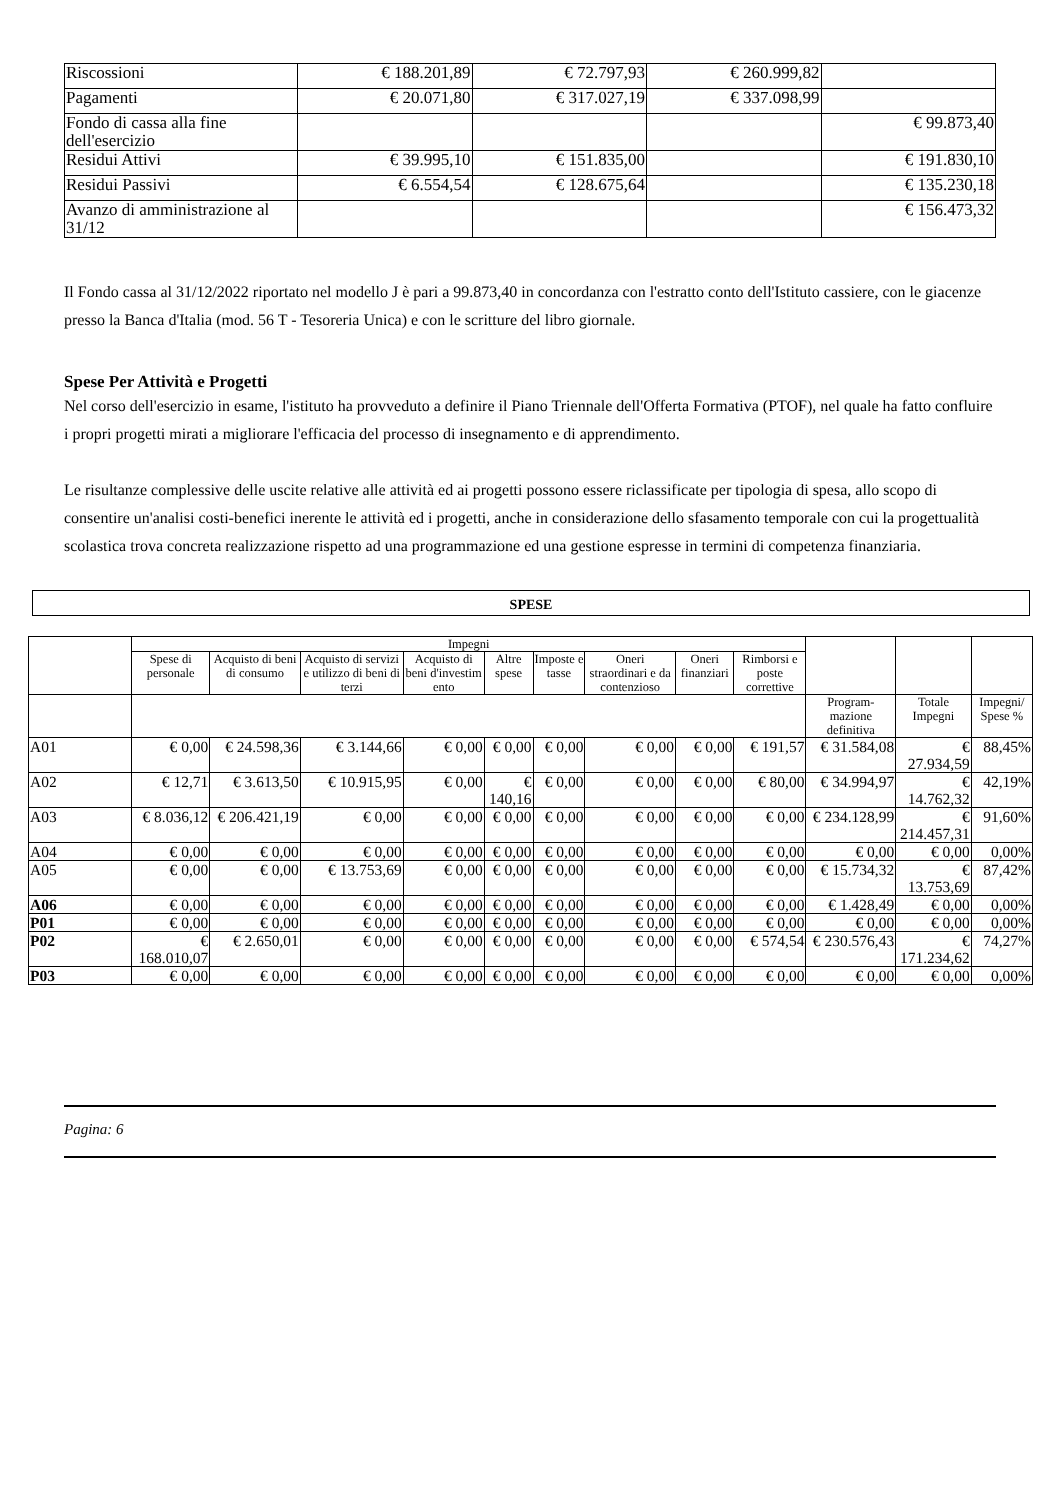| Riscossioni | € 188.201,89 | € 72.797,93 | € 260.999,82 | |
| Pagamenti | € 20.071,80 | € 317.027,19 | € 337.098,99 | |
| Fondo di cassa alla fine dell'esercizio | | | | € 99.873,40 |
| Residui Attivi | € 39.995,10 | € 151.835,00 | | € 191.830,10 |
| Residui Passivi | € 6.554,54 | € 128.675,64 | | € 135.230,18 |
| Avanzo di amministrazione al 31/12 | | | | € 156.473,32 |
Il Fondo cassa al 31/12/2022 riportato nel modello J è pari a 99.873,40 in concordanza con l'estratto conto dell'Istituto cassiere, con le giacenze presso la Banca d'Italia (mod. 56 T - Tesoreria Unica) e con le scritture del libro giornale.
Spese Per Attività e Progetti
Nel corso dell'esercizio in esame, l'istituto ha provveduto a definire il Piano Triennale dell'Offerta Formativa (PTOF), nel quale ha fatto confluire i propri progetti mirati a migliorare l'efficacia del processo di insegnamento e di apprendimento.
Le risultanze complessive delle uscite relative alle attività ed ai progetti possono essere riclassificate per tipologia di spesa, allo scopo di consentire un'analisi costi-benefici inerente le attività ed i progetti, anche in considerazione dello sfasamento temporale con cui la progettualità scolastica trova concreta realizzazione rispetto ad una programmazione ed una gestione espresse in termini di competenza finanziaria.
SPESE
| | Impegni | | | | | | | | | | | |
| --- | --- | --- | --- | --- | --- | --- | --- | --- | --- | --- | --- | --- |
| | Spese di personale | Acquisto di beni di consumo | Acquisto di servizi e utilizzo di beni di terzi | Acquisto di beni d'investim ento | Altre spese | Imposte e tasse | Oneri straordinari e da contenzioso | Oneri finanziari | Rimborsi e poste correttive | | | |
| | | | | | | | | | | Program-mazione definitiva | Totale Impegni | Impegni/ Spese % |
| A01 | € 0,00 | € 24.598,36 | € 3.144,66 | € 0,00 | € 0,00 | € 0,00 | € 0,00 | € 0,00 | € 191,57 | € 31.584,08 | € 27.934,59 | 88,45% |
| A02 | € 12,71 | € 3.613,50 | € 10.915,95 | € 0,00 | € 140,16 | € 0,00 | € 0,00 | € 0,00 | € 80,00 | € 34.994,97 | € 14.762,32 | 42,19% |
| A03 | € 8.036,12 | € 206.421,19 | € 0,00 | € 0,00 | € 0,00 | € 0,00 | € 0,00 | € 0,00 | € 0,00 | € 234.128,99 | € 214.457,31 | 91,60% |
| A04 | € 0,00 | € 0,00 | € 0,00 | € 0,00 | € 0,00 | € 0,00 | € 0,00 | € 0,00 | € 0,00 | € 0,00 | € 0,00 | 0,00% |
| A05 | € 0,00 | € 0,00 | € 13.753,69 | € 0,00 | € 0,00 | € 0,00 | € 0,00 | € 0,00 | € 0,00 | € 15.734,32 | € 13.753,69 | 87,42% |
| A06 | € 0,00 | € 0,00 | € 0,00 | € 0,00 | € 0,00 | € 0,00 | € 0,00 | € 0,00 | € 0,00 | € 1.428,49 | € 0,00 | 0,00% |
| P01 | € 0,00 | € 0,00 | € 0,00 | € 0,00 | € 0,00 | € 0,00 | € 0,00 | € 0,00 | € 0,00 | € 0,00 | € 0,00 | 0,00% |
| P02 | € 168.010,07 | € 2.650,01 | € 0,00 | € 0,00 | € 0,00 | € 0,00 | € 0,00 | € 0,00 | € 574,54 | € 230.576,43 | € 171.234,62 | 74,27% |
| P03 | € 0,00 | € 0,00 | € 0,00 | € 0,00 | € 0,00 | € 0,00 | € 0,00 | € 0,00 | € 0,00 | € 0,00 | € 0,00 | 0,00% |
Pagina: 6